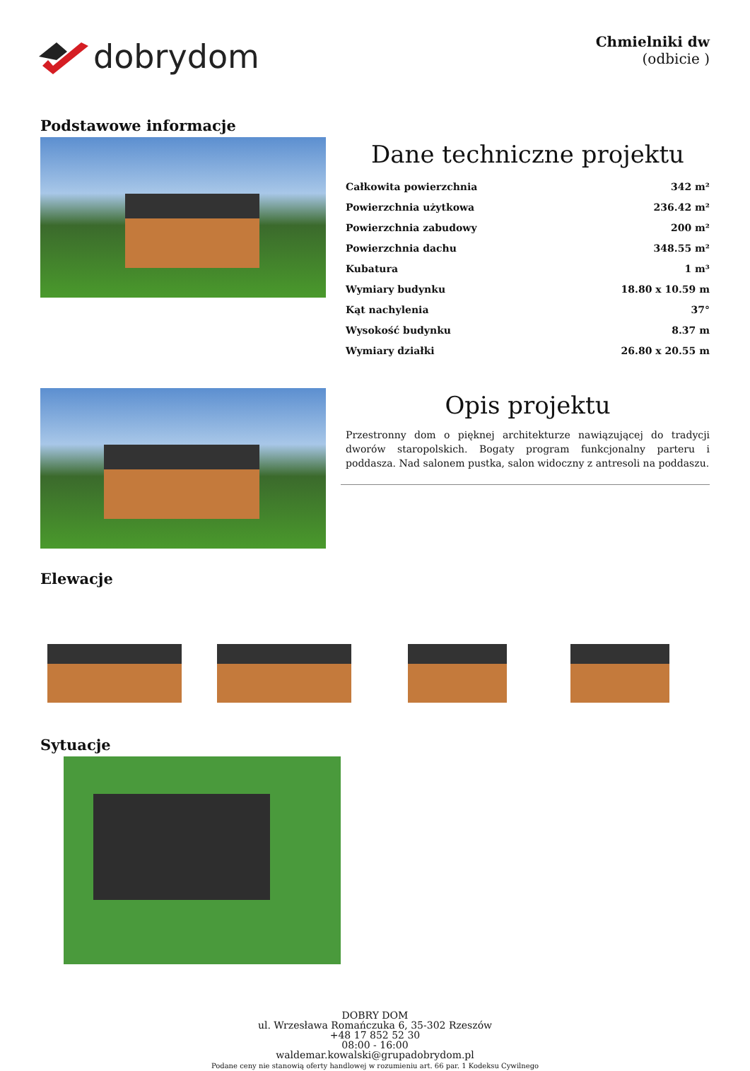dobrydom
Chmielniki dw
(odbicie )
Podstawowe informacje
Dane techniczne projektu
| Całkowita powierzchnia | 342 m² |
| Powierzchnia użytkowa | 236.42 m² |
| Powierzchnia zabudowy | 200 m² |
| Powierzchnia dachu | 348.55 m² |
| Kubatura | 1 m³ |
| Wymiary budynku | 18.80 x 10.59 m |
| Kąt nachylenia | 37° |
| Wysokość budynku | 8.37 m |
| Wymiary działki | 26.80 x 20.55 m |
Opis projektu
Przestronny dom o pięknej architekturze nawiązującej do tradycji dworów staropolskich. Bogaty program funkcjonalny parteru i poddasza. Nad salonem pustka, salon widoczny z antresoli na poddaszu.
Elewacje
Sytuacje
DOBRY DOM
ul. Wrzesława Romańczuka 6, 35-302 Rzeszów
+48 17 852 52 30
08:00 - 16:00
waldemar.kowalski@grupadobrydom.pl
Podane ceny nie stanowią oferty handlowej w rozumieniu art. 66 par. 1 Kodeksu Cywilnego